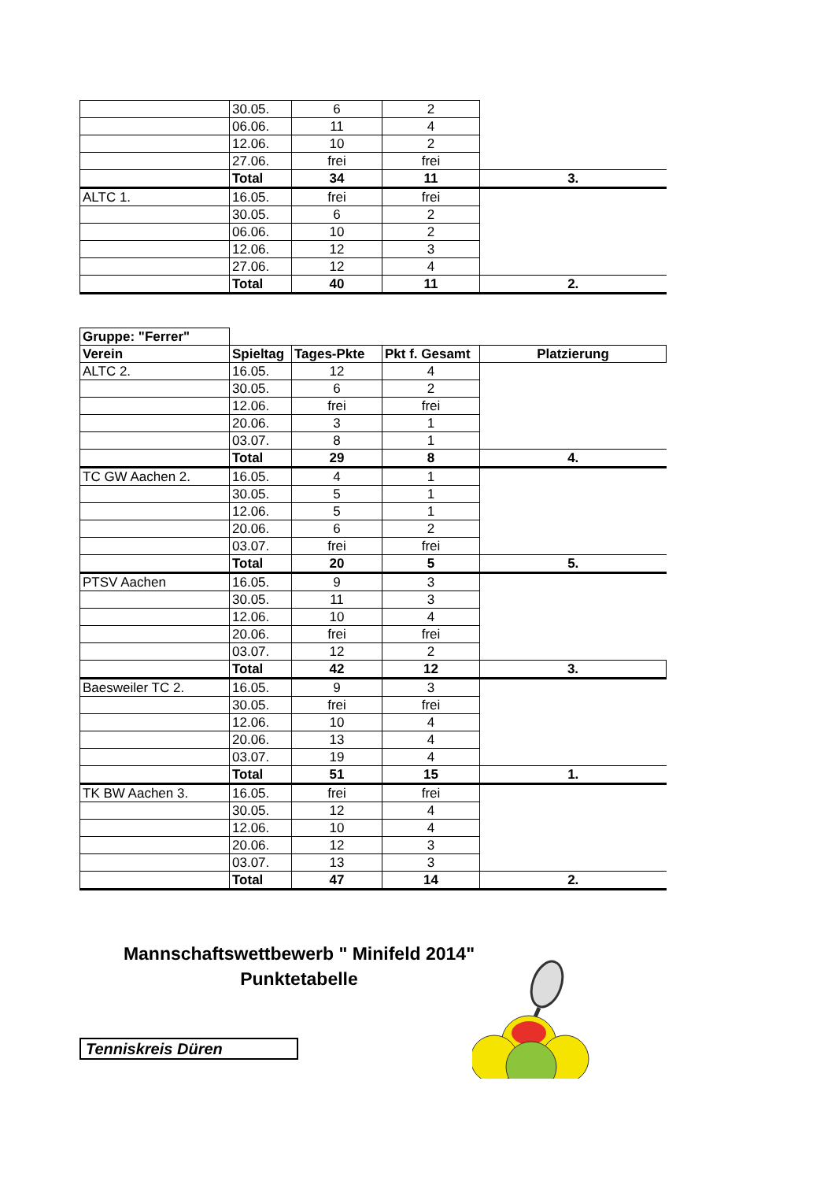| | 30.05. | 6 | 2 | |
| | 06.06. | 11 | 4 | |
| | 12.06. | 10 | 2 | |
| | 27.06. | frei | frei | |
| | Total | 34 | 11 | 3. |
| ALTC 1. | 16.05. | frei | frei | |
| | 30.05. | 6 | 2 | |
| | 06.06. | 10 | 2 | |
| | 12.06. | 12 | 3 | |
| | 27.06. | 12 | 4 | |
| | Total | 40 | 11 | 2. |
| Gruppe: "Ferrer" | | | | |
| Verein | Spieltag | Tages-Pkte | Pkt f. Gesamt | Platzierung |
| ALTC 2. | 16.05. | 12 | 4 | |
| | 30.05. | 6 | 2 | |
| | 12.06. | frei | frei | |
| | 20.06. | 3 | 1 | |
| | 03.07. | 8 | 1 | |
| | Total | 29 | 8 | 4. |
| TC GW Aachen 2. | 16.05. | 4 | 1 | |
| | 30.05. | 5 | 1 | |
| | 12.06. | 5 | 1 | |
| | 20.06. | 6 | 2 | |
| | 03.07. | frei | frei | |
| | Total | 20 | 5 | 5. |
| PTSV Aachen | 16.05. | 9 | 3 | |
| | 30.05. | 11 | 3 | |
| | 12.06. | 10 | 4 | |
| | 20.06. | frei | frei | |
| | 03.07. | 12 | 2 | |
| | Total | 42 | 12 | 3. |
| Baesweiler TC 2. | 16.05. | 9 | 3 | |
| | 30.05. | frei | frei | |
| | 12.06. | 10 | 4 | |
| | 20.06. | 13 | 4 | |
| | 03.07. | 19 | 4 | |
| | Total | 51 | 15 | 1. |
| TK BW Aachen 3. | 16.05. | frei | frei | |
| | 30.05. | 12 | 4 | |
| | 12.06. | 10 | 4 | |
| | 20.06. | 12 | 3 | |
| | 03.07. | 13 | 3 | |
| | Total | 47 | 14 | 2. |
Mannschaftswettbewerb " Minifeld 2014"
Punktetabelle
Tenniskreis Düren